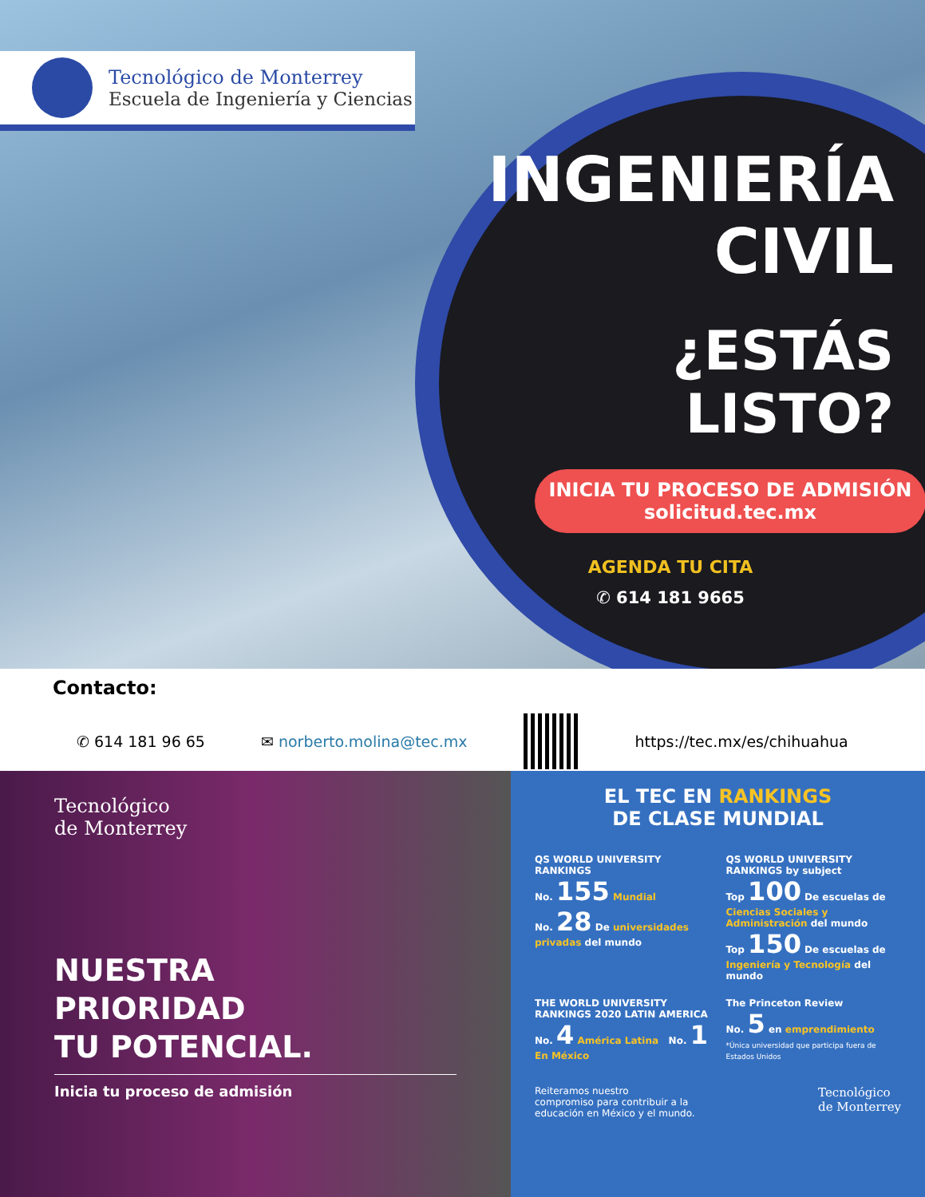Tecnológico de Monterrey
Escuela de Ingeniería y Ciencias
INGENIERÍA
CIVIL
¿ESTÁS LISTO?
INICIA TU PROCESO DE ADMISIÓN
solicitud.tec.mx
AGENDA TU CITA
✆ 614 181 9665
Contacto:
✆ 614 181 96 65 ✉ norberto.molina@tec.mx https://tec.mx/es/chihuahua
Tecnológico
de Monterrey
NUESTRA
PRIORIDAD
TU POTENCIAL.
Inicia tu proceso de admisión
EL TEC EN RANKINGS
DE CLASE MUNDIAL
QS WORLD UNIVERSITY RANKINGS
No. 155 Mundial
No. 28 De universidades privadas del mundo
QS WORLD UNIVERSITY RANKINGS by subject
Top 100 De escuelas de Ciencias Sociales y Administración del mundo
Top 150 De escuelas de Ingeniería y Tecnología del mundo
THE WORLD UNIVERSITY RANKINGS 2020 LATIN AMERICA
No. 4 América Latina No. 1 En México
The Princeton Review
No. 5 en emprendimiento
*Única universidad que participa fuera de Estados Unidos
Reiteramos nuestro
compromiso para contribuir a la
educación en México y el mundo. Tecnológico
de Monterrey